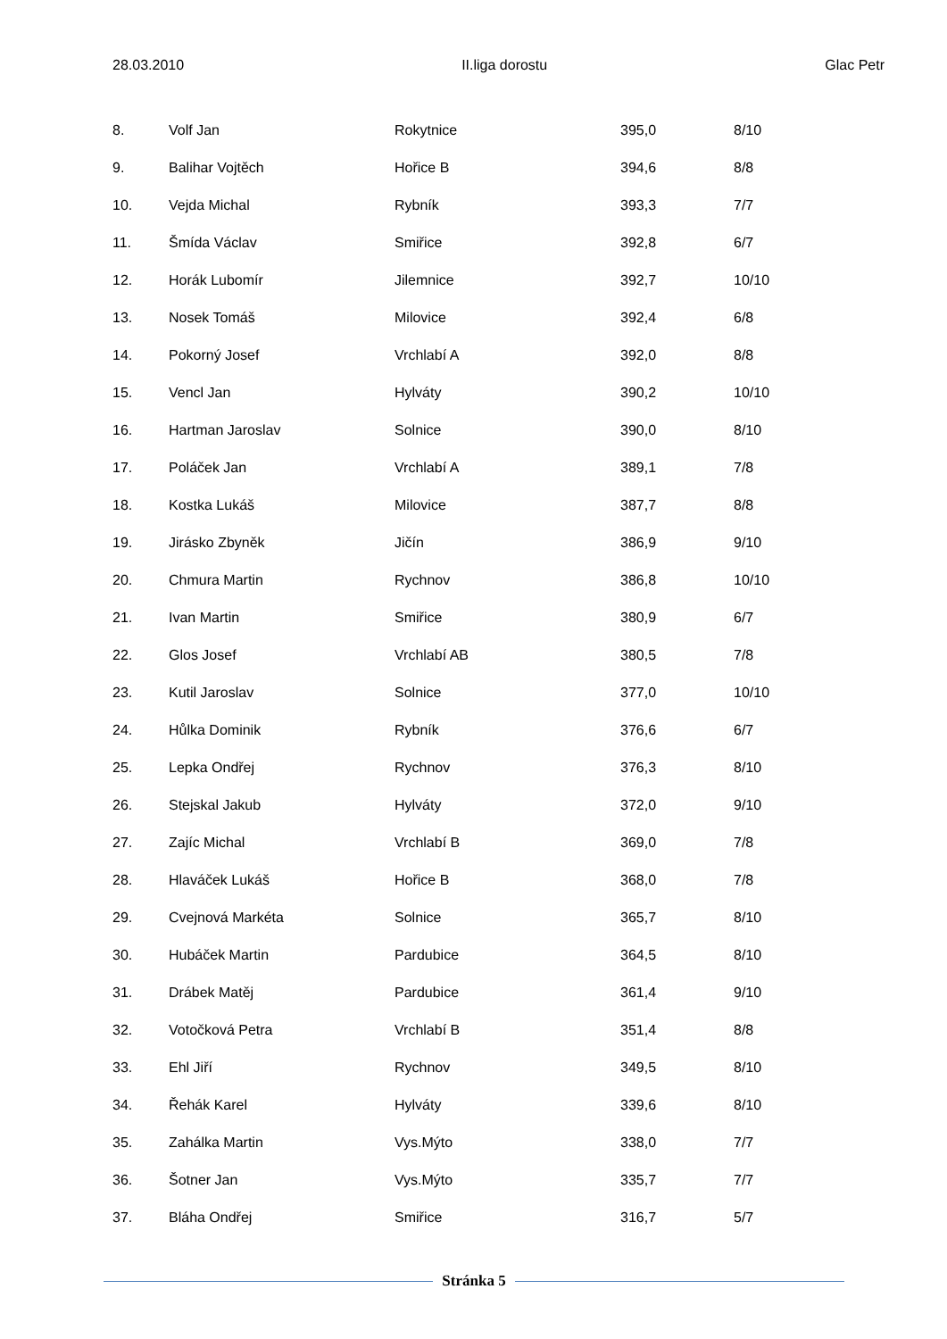28.03.2010 II.liga dorostu Glac Petr
| 8. | Volf Jan | Rokytnice | 395,0 | 8/10 |
| 9. | Balihar Vojtěch | Hořice B | 394,6 | 8/8 |
| 10. | Vejda Michal | Rybník | 393,3 | 7/7 |
| 11. | Šmída Václav | Smiřice | 392,8 | 6/7 |
| 12. | Horák Lubomír | Jilemnice | 392,7 | 10/10 |
| 13. | Nosek Tomáš | Milovice | 392,4 | 6/8 |
| 14. | Pokorný Josef | Vrchlabí A | 392,0 | 8/8 |
| 15. | Vencl Jan | Hylváty | 390,2 | 10/10 |
| 16. | Hartman Jaroslav | Solnice | 390,0 | 8/10 |
| 17. | Poláček Jan | Vrchlabí A | 389,1 | 7/8 |
| 18. | Kostka Lukáš | Milovice | 387,7 | 8/8 |
| 19. | Jirásko Zbyněk | Jičín | 386,9 | 9/10 |
| 20. | Chmura Martin | Rychnov | 386,8 | 10/10 |
| 21. | Ivan Martin | Smiřice | 380,9 | 6/7 |
| 22. | Glos Josef | Vrchlabí AB | 380,5 | 7/8 |
| 23. | Kutil Jaroslav | Solnice | 377,0 | 10/10 |
| 24. | Hůlka Dominik | Rybník | 376,6 | 6/7 |
| 25. | Lepka Ondřej | Rychnov | 376,3 | 8/10 |
| 26. | Stejskal Jakub | Hylváty | 372,0 | 9/10 |
| 27. | Zajíc Michal | Vrchlabí B | 369,0 | 7/8 |
| 28. | Hlaváček Lukáš | Hořice B | 368,0 | 7/8 |
| 29. | Cvejnová Markéta | Solnice | 365,7 | 8/10 |
| 30. | Hubáček Martin | Pardubice | 364,5 | 8/10 |
| 31. | Drábek Matěj | Pardubice | 361,4 | 9/10 |
| 32. | Votočková Petra | Vrchlabí B | 351,4 | 8/8 |
| 33. | Ehl Jiří | Rychnov | 349,5 | 8/10 |
| 34. | Řehák Karel | Hylváty | 339,6 | 8/10 |
| 35. | Zahálka Martin | Vys.Mýto | 338,0 | 7/7 |
| 36. | Šotner Jan | Vys.Mýto | 335,7 | 7/7 |
| 37. | Bláha Ondřej | Smiřice | 316,7 | 5/7 |
Stránka 5